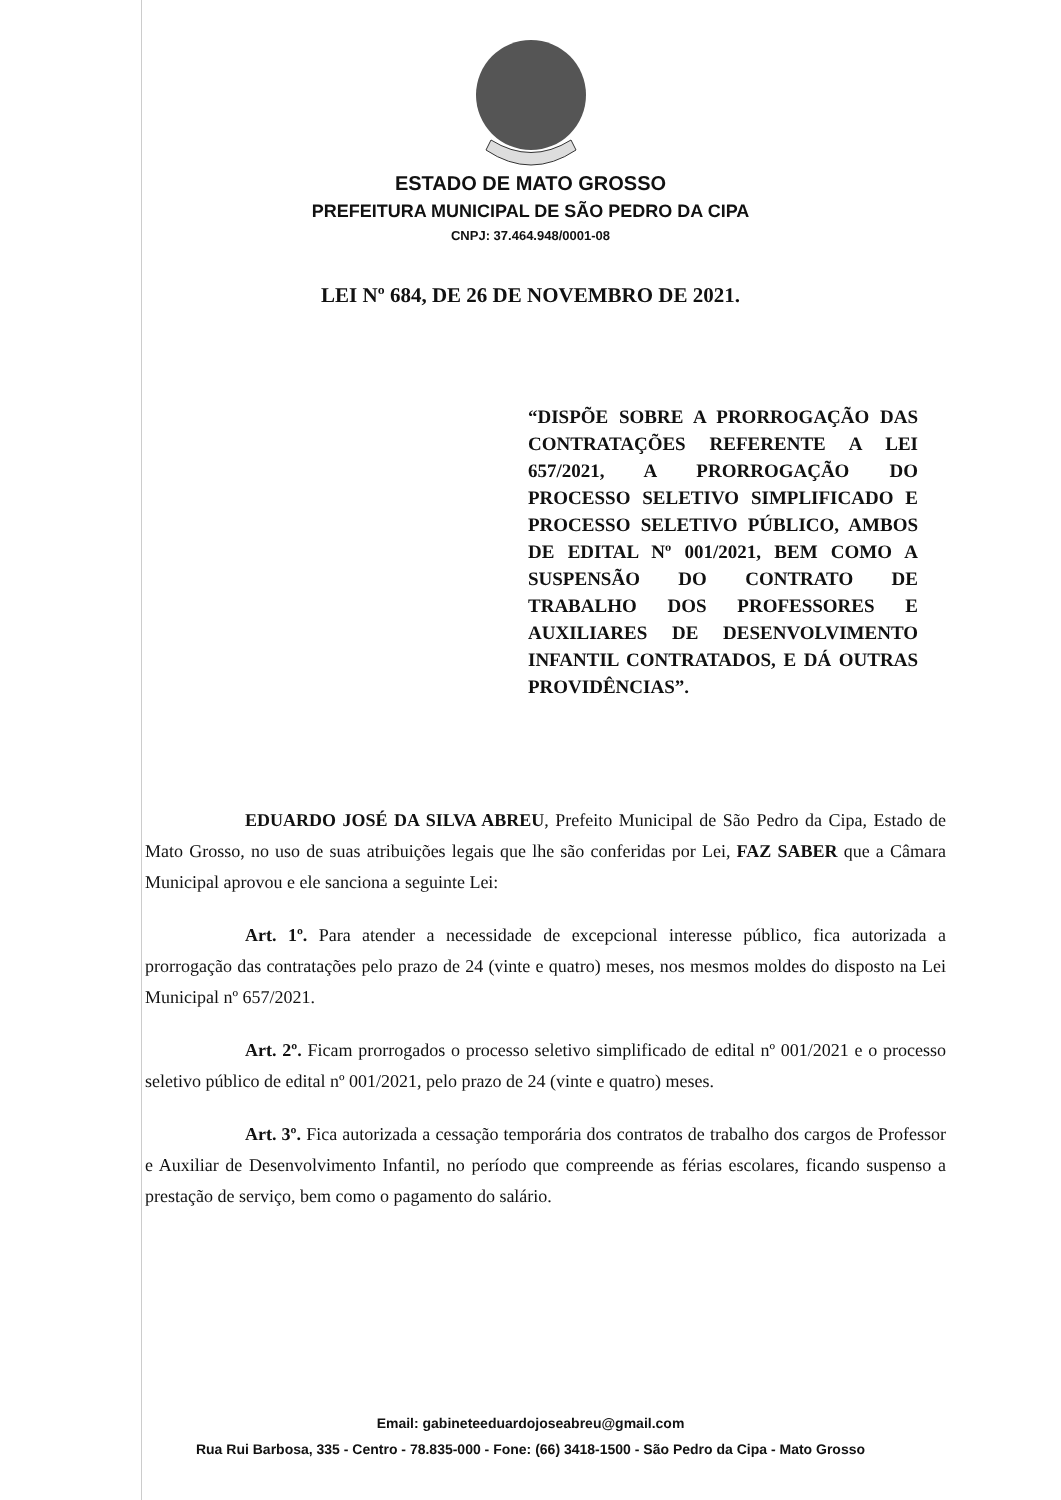ESTADO DE MATO GROSSO
PREFEITURA MUNICIPAL DE SÃO PEDRO DA CIPA
CNPJ: 37.464.948/0001-08
LEI Nº 684, DE 26 DE NOVEMBRO DE 2021.
“DISPÕE SOBRE A PRORROGAÇÃO DAS CONTRATAÇÕES REFERENTE A LEI 657/2021, A PRORROGAÇÃO DO PROCESSO SELETIVO SIMPLIFICADO E PROCESSO SELETIVO PÚBLICO, AMBOS DE EDITAL Nº 001/2021, BEM COMO A SUSPENSÃO DO CONTRATO DE TRABALHO DOS PROFESSORES E AUXILIARES DE DESENVOLVIMENTO INFANTIL CONTRATADOS, E DÁ OUTRAS PROVIDÊNCIAS”.
EDUARDO JOSÉ DA SILVA ABREU, Prefeito Municipal de São Pedro da Cipa, Estado de Mato Grosso, no uso de suas atribuições legais que lhe são conferidas por Lei, FAZ SABER que a Câmara Municipal aprovou e ele sanciona a seguinte Lei:
Art. 1º. Para atender a necessidade de excepcional interesse público, fica autorizada a prorrogação das contratações pelo prazo de 24 (vinte e quatro) meses, nos mesmos moldes do disposto na Lei Municipal nº 657/2021.
Art. 2º. Ficam prorrogados o processo seletivo simplificado de edital nº 001/2021 e o processo seletivo público de edital nº 001/2021, pelo prazo de 24 (vinte e quatro) meses.
Art. 3º. Fica autorizada a cessação temporária dos contratos de trabalho dos cargos de Professor e Auxiliar de Desenvolvimento Infantil, no período que compreende as férias escolares, ficando suspenso a prestação de serviço, bem como o pagamento do salário.
Email: gabineteeduardojoseabreu@gmail.com
Rua Rui Barbosa, 335 - Centro - 78.835-000 - Fone: (66) 3418-1500 - São Pedro da Cipa - Mato Grosso